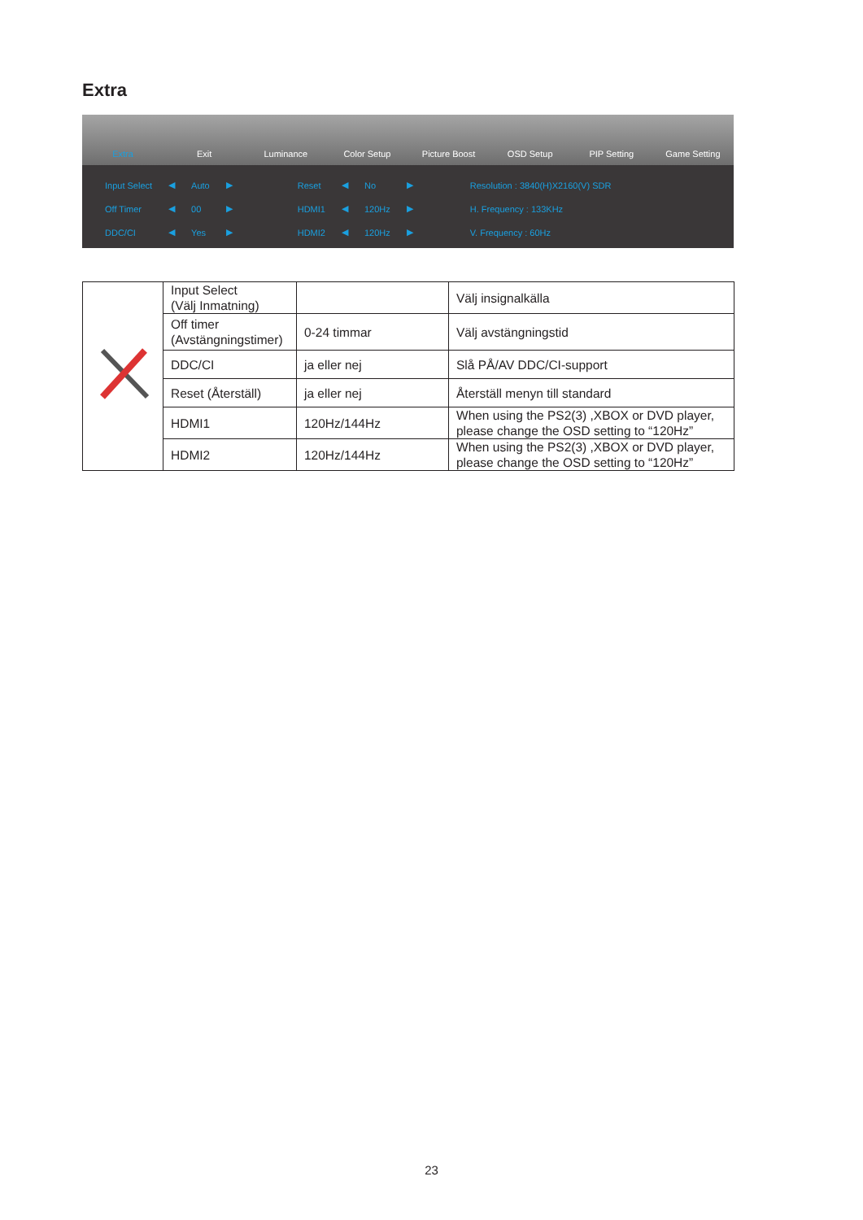Extra
Extra Exit Luminance Color Setup Picture Boost OSD Setup PIP Setting Game Setting
| Input Select | ◀ | Auto | ▶ |
| Off Timer | ◀ | 00 | ▶ |
| DDC/CI | ◀ | Yes | ▶ |
| Reset | ◀ | No | ▶ |
| HDMI1 | ◀ | 120Hz | ▶ |
| HDMI2 | ◀ | 120Hz | ▶ |
| Resolution : 3840(H)X2160(V) SDR |
| H. Frequency : 133KHz |
| V. Frequency : 60Hz |
| | Input Select (Välj Inmatning) | | Välj insignalkälla |
| | Off timer (Avstängningstimer) | 0-24 timmar | Välj avstängningstid |
| | DDC/CI | ja eller nej | Slå PÅ/AV DDC/CI-support |
| | Reset (Återställ) | ja eller nej | Återställ menyn till standard |
| | HDMI1 | 120Hz/144Hz | When using the PS2(3) ,XBOX or DVD player, please change the OSD setting to “120Hz” |
| | HDMI2 | 120Hz/144Hz | When using the PS2(3) ,XBOX or DVD player, please change the OSD setting to “120Hz” |
23